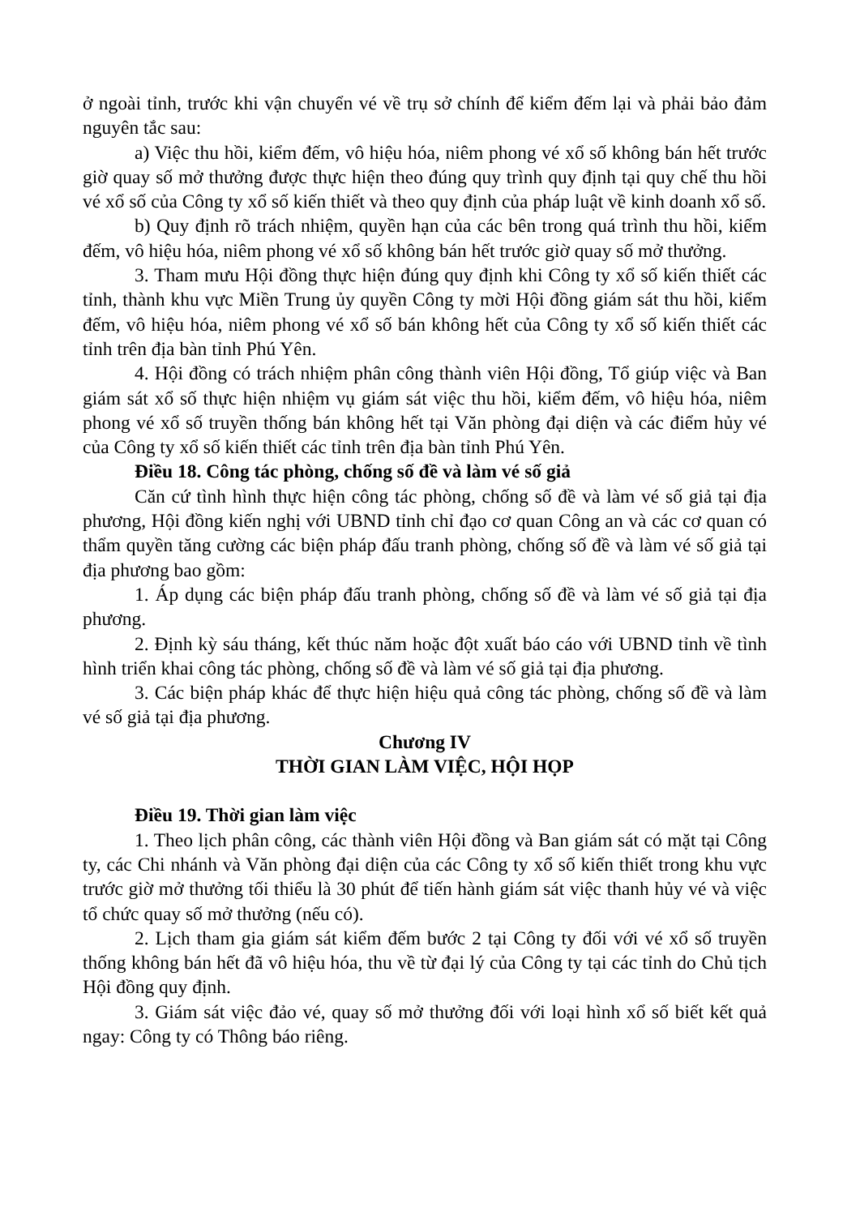ở ngoài tỉnh, trước khi vận chuyển vé về trụ sở chính để kiểm đếm lại và phải bảo đảm nguyên tắc sau:
a) Việc thu hồi, kiểm đếm, vô hiệu hóa, niêm phong vé xổ số không bán hết trước giờ quay số mở thưởng được thực hiện theo đúng quy trình quy định tại quy chế thu hồi vé xổ số của Công ty xổ số kiến thiết và theo quy định của pháp luật về kinh doanh xổ số.
b) Quy định rõ trách nhiệm, quyền hạn của các bên trong quá trình thu hồi, kiểm đếm, vô hiệu hóa, niêm phong vé xổ số không bán hết trước giờ quay số mở thưởng.
3. Tham mưu Hội đồng thực hiện đúng quy định khi Công ty xổ số kiến thiết các tỉnh, thành khu vực Miền Trung ủy quyền Công ty mời Hội đồng giám sát thu hồi, kiểm đếm, vô hiệu hóa, niêm phong vé xổ số bán không hết của Công ty xổ số kiến thiết các tỉnh trên địa bàn tỉnh Phú Yên.
4. Hội đồng có trách nhiệm phân công thành viên Hội đồng, Tổ giúp việc và Ban giám sát xổ số thực hiện nhiệm vụ giám sát việc thu hồi, kiểm đếm, vô hiệu hóa, niêm phong vé xổ số truyền thống bán không hết tại Văn phòng đại diện và các điểm hủy vé của Công ty xổ số kiến thiết các tỉnh trên địa bàn tỉnh Phú Yên.
Điều 18. Công tác phòng, chống số đề và làm vé số giả
Căn cứ tình hình thực hiện công tác phòng, chống số đề và làm vé số giả tại địa phương, Hội đồng kiến nghị với UBND tỉnh chỉ đạo cơ quan Công an và các cơ quan có thẩm quyền tăng cường các biện pháp đấu tranh phòng, chống số đề và làm vé số giả tại địa phương bao gồm:
1. Áp dụng các biện pháp đấu tranh phòng, chống số đề và làm vé số giả tại địa phương.
2. Định kỳ sáu tháng, kết thúc năm hoặc đột xuất báo cáo với UBND tỉnh về tình hình triển khai công tác phòng, chống số đề và làm vé số giả tại địa phương.
3. Các biện pháp khác để thực hiện hiệu quả công tác phòng, chống số đề và làm vé số giả tại địa phương.
Chương IV
THỜI GIAN LÀM VIỆC, HỘI HỌP
Điều 19. Thời gian làm việc
1. Theo lịch phân công, các thành viên Hội đồng và Ban giám sát có mặt tại Công ty, các Chi nhánh và Văn phòng đại diện của các Công ty xổ số kiến thiết trong khu vực trước giờ mở thưởng tối thiểu là 30 phút để tiến hành giám sát việc thanh hủy vé và việc tổ chức quay số mở thưởng (nếu có).
2. Lịch tham gia giám sát kiểm đếm bước 2 tại Công ty đối với vé xổ số truyền thống không bán hết đã vô hiệu hóa, thu về từ đại lý của Công ty tại các tỉnh do Chủ tịch Hội đồng quy định.
3. Giám sát việc đảo vé, quay số mở thưởng đối với loại hình xổ số biết kết quả ngay: Công ty có Thông báo riêng.